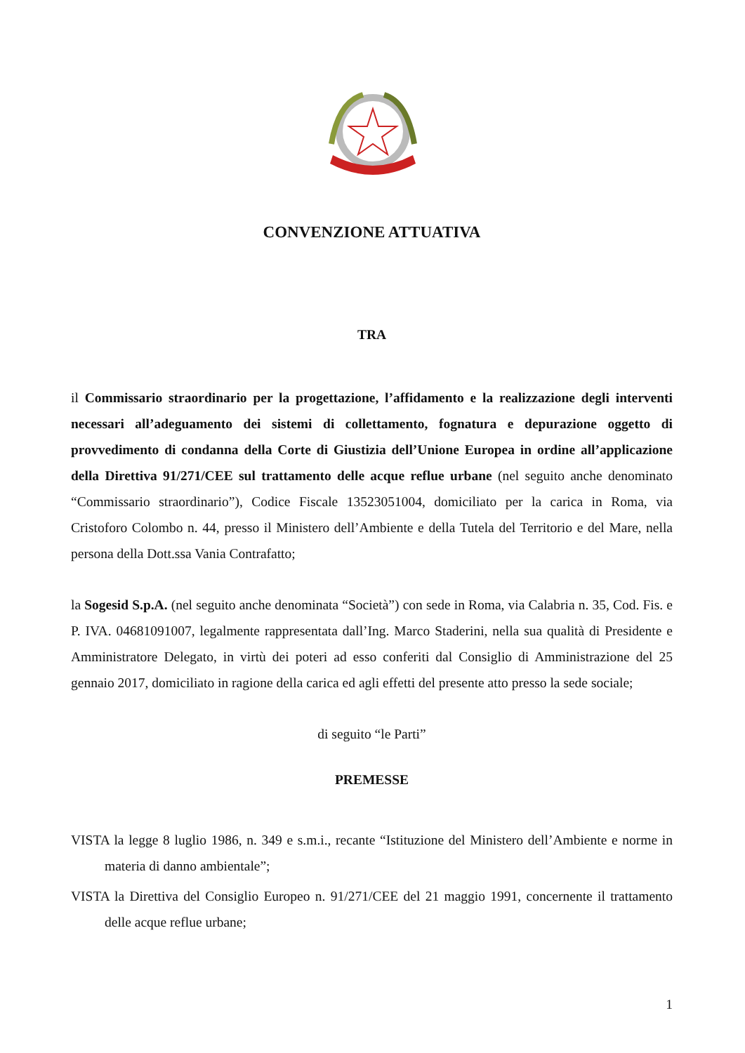CONVENZIONE ATTUATIVA
TRA
il Commissario straordinario per la progettazione, l’affidamento e la realizzazione degli interventi necessari all’adeguamento dei sistemi di collettamento, fognatura e depurazione oggetto di provvedimento di condanna della Corte di Giustizia dell’Unione Europea in ordine all’applicazione della Direttiva 91/271/CEE sul trattamento delle acque reflue urbane (nel seguito anche denominato “Commissario straordinario”), Codice Fiscale 13523051004, domiciliato per la carica in Roma, via Cristoforo Colombo n. 44, presso il Ministero dell’Ambiente e della Tutela del Territorio e del Mare, nella persona della Dott.ssa Vania Contrafatto;
la Sogesid S.p.A. (nel seguito anche denominata “Società”) con sede in Roma, via Calabria n. 35, Cod. Fis. e P. IVA. 04681091007, legalmente rappresentata dall’Ing. Marco Staderini, nella sua qualità di Presidente e Amministratore Delegato, in virtù dei poteri ad esso conferiti dal Consiglio di Amministrazione del 25 gennaio 2017, domiciliato in ragione della carica ed agli effetti del presente atto presso la sede sociale;
di seguito “le Parti”
PREMESSE
VISTA la legge 8 luglio 1986, n. 349 e s.m.i., recante “Istituzione del Ministero dell’Ambiente e norme in materia di danno ambientale”;
VISTA la Direttiva del Consiglio Europeo n. 91/271/CEE del 21 maggio 1991, concernente il trattamento delle acque reflue urbane;
1